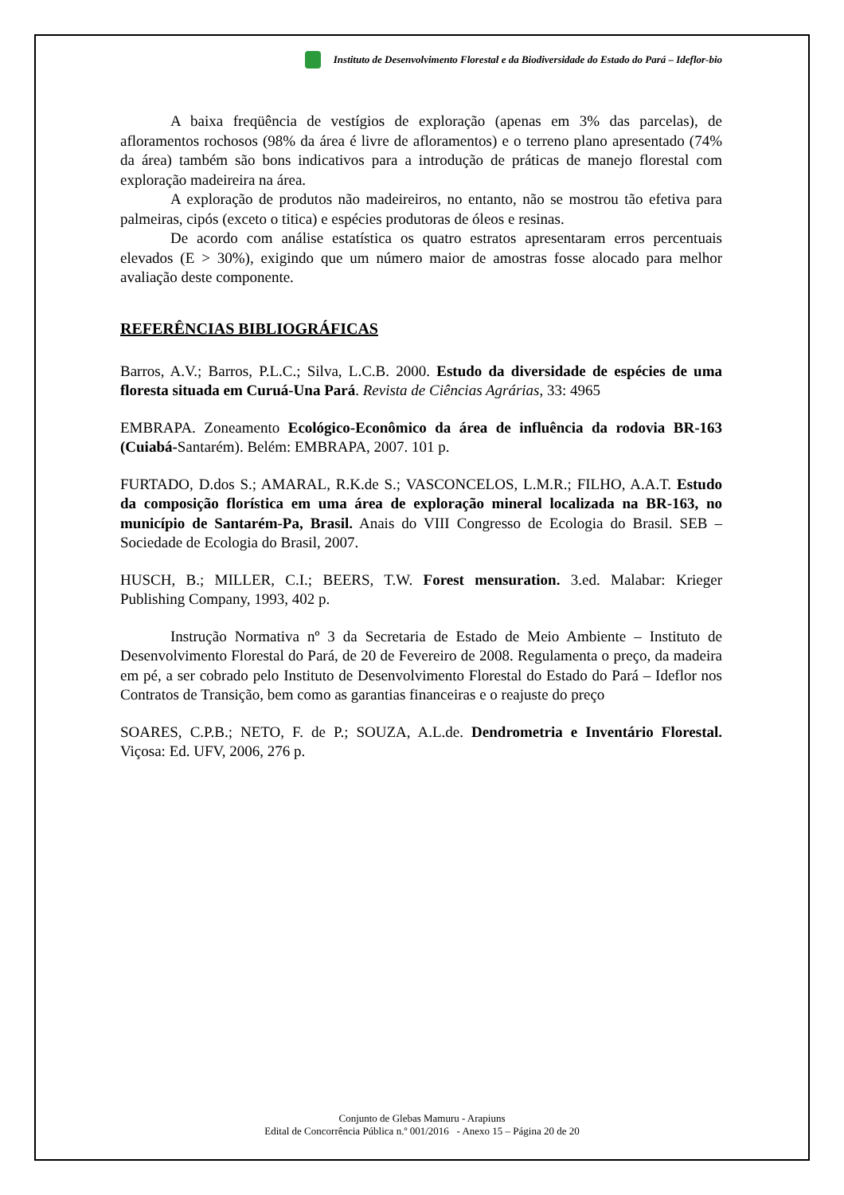Instituto de Desenvolvimento Florestal e da Biodiversidade do Estado do Pará – Ideflor-bio
A baixa freqüência de vestígios de exploração (apenas em 3% das parcelas), de afloramentos rochosos (98% da área é livre de afloramentos) e o terreno plano apresentado (74% da área) também são bons indicativos para a introdução de práticas de manejo florestal com exploração madeireira na área.
A exploração de produtos não madeireiros, no entanto, não se mostrou tão efetiva para palmeiras, cipós (exceto o titica) e espécies produtoras de óleos e resinas.
De acordo com análise estatística os quatro estratos apresentaram erros percentuais elevados (E > 30%), exigindo que um número maior de amostras fosse alocado para melhor avaliação deste componente.
REFERÊNCIAS BIBLIOGRÁFICAS
Barros, A.V.; Barros, P.L.C.; Silva, L.C.B. 2000. Estudo da diversidade de espécies de uma floresta situada em Curuá-Una Pará. Revista de Ciências Agrárias, 33: 4965
EMBRAPA. Zoneamento Ecológico-Econômico da área de influência da rodovia BR-163 (Cuiabá-Santarém). Belém: EMBRAPA, 2007. 101 p.
FURTADO, D.dos S.; AMARAL, R.K.de S.; VASCONCELOS, L.M.R.; FILHO, A.A.T. Estudo da composição florística em uma área de exploração mineral localizada na BR-163, no município de Santarém-Pa, Brasil. Anais do VIII Congresso de Ecologia do Brasil. SEB – Sociedade de Ecologia do Brasil, 2007.
HUSCH, B.; MILLER, C.I.; BEERS, T.W. Forest mensuration. 3.ed. Malabar: Krieger Publishing Company, 1993, 402 p.
Instrução Normativa nº 3 da Secretaria de Estado de Meio Ambiente – Instituto de Desenvolvimento Florestal do Pará, de 20 de Fevereiro de 2008. Regulamenta o preço, da madeira em pé, a ser cobrado pelo Instituto de Desenvolvimento Florestal do Estado do Pará – Ideflor nos Contratos de Transição, bem como as garantias financeiras e o reajuste do preço
SOARES, C.P.B.; NETO, F. de P.; SOUZA, A.L.de. Dendrometria e Inventário Florestal. Viçosa: Ed. UFV, 2006, 276 p.
Conjunto de Glebas Mamuru - Arapiuns
Edital de Concorrência Pública n.º 001/2016 - Anexo 15 – Página 20 de 20